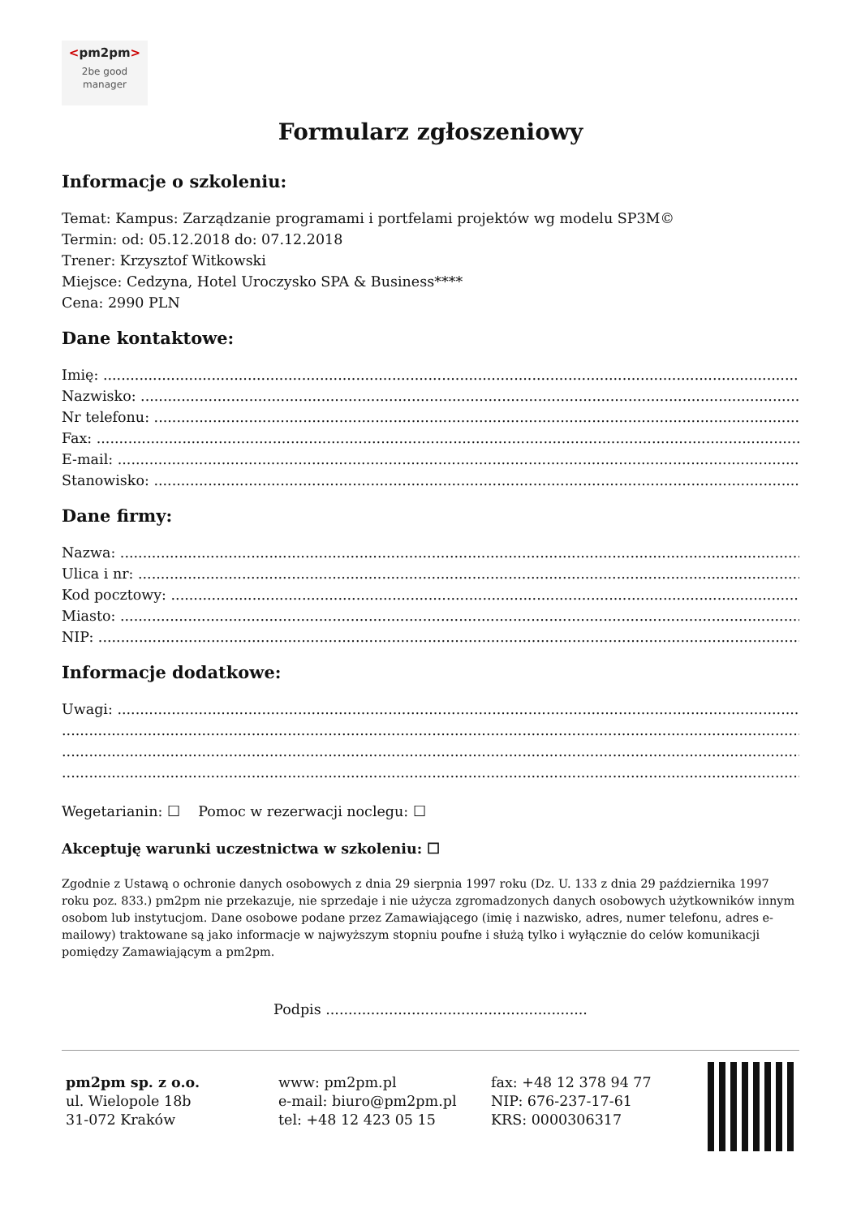<pm2pm>
2be good
manager
Formularz zgłoszeniowy
Informacje o szkoleniu:
Temat: Kampus: Zarządzanie programami i portfelami projektów wg modelu SP3M©
Termin: od: 05.12.2018 do: 07.12.2018
Trener: Krzysztof Witkowski
Miejsce: Cedzyna, Hotel Uroczysko SPA & Business****
Cena: 2990 PLN
Dane kontaktowe:
Imię: ........................................................................................................................................................................
Nazwisko: ........................................................................................................................................................................
Nr telefonu: ........................................................................................................................................................................
Fax: ........................................................................................................................................................................
E-mail: ........................................................................................................................................................................
Stanowisko: ........................................................................................................................................................................
Dane firmy:
Nazwa: ........................................................................................................................................................................
Ulica i nr: ........................................................................................................................................................................
Kod pocztowy: ........................................................................................................................................................................
Miasto: ........................................................................................................................................................................
NIP: ........................................................................................................................................................................
Informacje dodatkowe:
Uwagi: ........................................................................................................................................................................
........................................................................................................................................................................................
........................................................................................................................................................................................
........................................................................................................................................................................................
Wegetarianin: ☐ Pomoc w rezerwacji noclegu: ☐
Akceptuję warunki uczestnictwa w szkoleniu: ☐
Zgodnie z Ustawą o ochronie danych osobowych z dnia 29 sierpnia 1997 roku (Dz. U. 133 z dnia 29 października 1997 roku poz. 833.) pm2pm nie przekazuje, nie sprzedaje i nie użycza zgromadzonych danych osobowych użytkowników innym osobom lub instytucjom. Dane osobowe podane przez Zamawiającego (imię i nazwisko, adres, numer telefonu, adres e-mailowy) traktowane są jako informacje w najwyższym stopniu poufne i służą tylko i wyłącznie do celów komunikacji pomiędzy Zamawiającym a pm2pm.
Podpis ..........................................................
pm2pm sp. z o.o.
ul. Wielopole 18b
31-072 Kraków
www: pm2pm.pl
e-mail: biuro@pm2pm.pl
tel: +48 12 423 05 15
fax: +48 12 378 94 77
NIP: 676-237-17-61
KRS: 0000306317